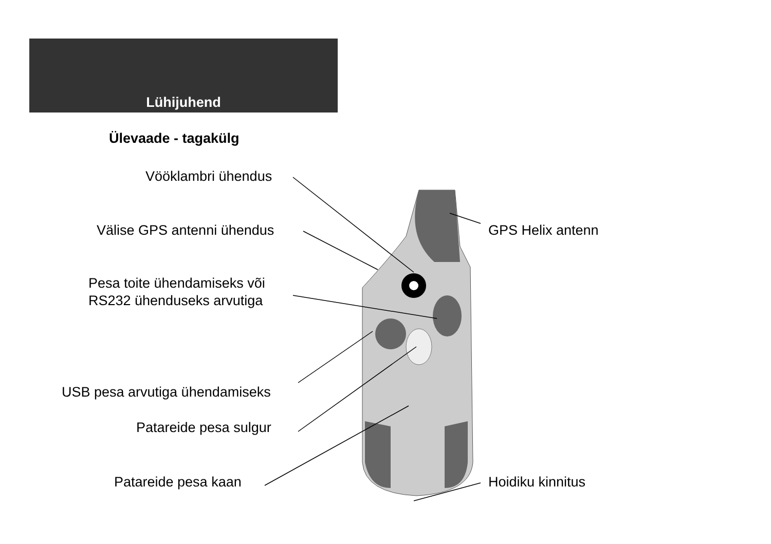Lühijuhend
Ülevaade - tagakülg
Vööklambri ühendus
Välise GPS antenni ühendus GPS Helix antenn
Pesa toite ühendamiseks või
RS232 ühenduseks arvutiga
USB pesa arvutiga ühendamiseks
Patareide pesa sulgur
Patareide pesa kaan Hoidiku kinnitus